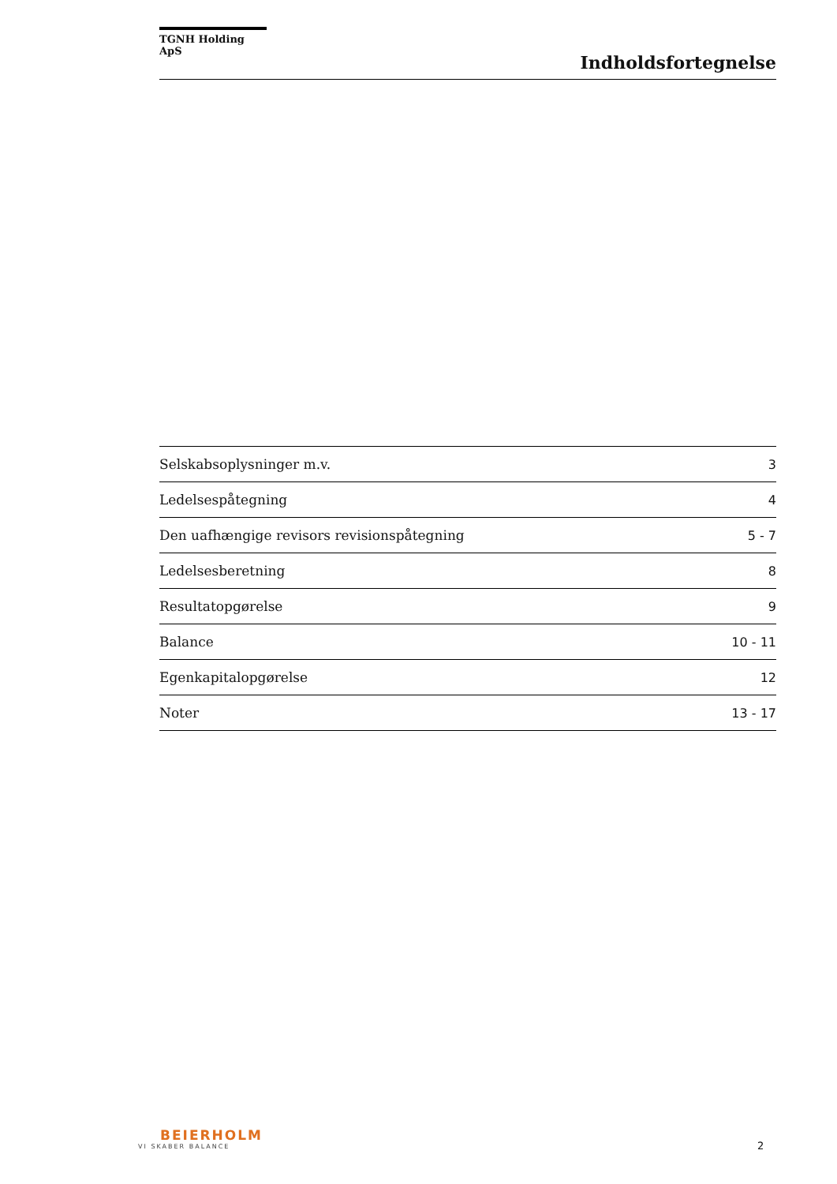TGNH Holding ApS
Indholdsfortegnelse
| Selskabsoplysninger m.v. | 3 |
| Ledelsespåtegning | 4 |
| Den uafhængige revisors revisionspåtegning | 5 - 7 |
| Ledelsesberetning | 8 |
| Resultatopgørelse | 9 |
| Balance | 10 - 11 |
| Egenkapitalopgørelse | 12 |
| Noter | 13 - 17 |
BEIERHOLM
VI SKABER BALANCE
2